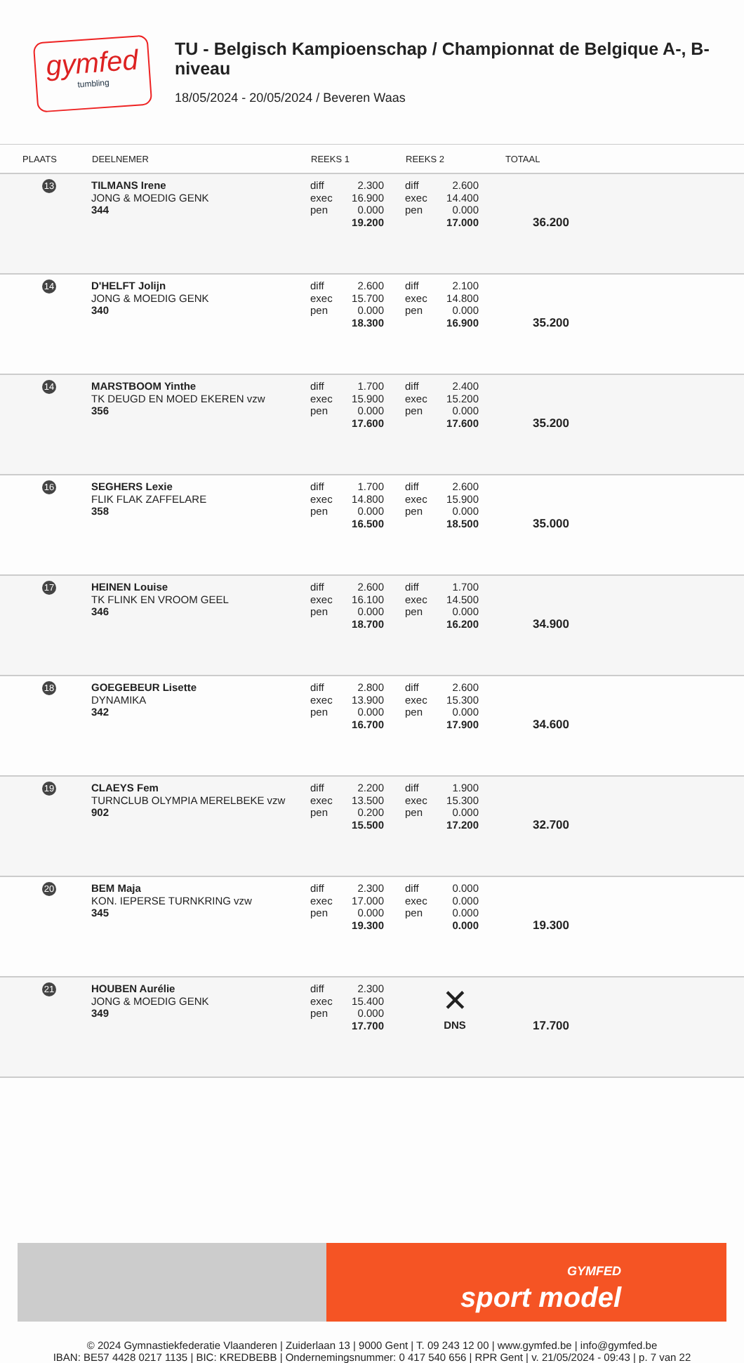gymfed
tumbling
TU - Belgisch Kampioenschap / Championnat de Belgique A-, B-niveau
18/05/2024 - 20/05/2024 / Beveren Waas
| PLAATS | DEELNEMER | REEKS 1 | REEKS 2 | TOTAAL | |
| --- | --- | --- | --- | --- | --- |
| 13 | TILMANS Irene JONG & MOEDIG GENK 344 | diff exec pen 2.300 16.900 0.000 19.200 | diff exec pen 2.600 14.400 0.000 17.000 | 36.200 | |
| 14 | D'HELFT Jolijn JONG & MOEDIG GENK 340 | diff exec pen 2.600 15.700 0.000 18.300 | diff exec pen 2.100 14.800 0.000 16.900 | 35.200 | |
| 14 | MARSTBOOM Yinthe TK DEUGD EN MOED EKEREN vzw 356 | diff exec pen 1.700 15.900 0.000 17.600 | diff exec pen 2.400 15.200 0.000 17.600 | 35.200 | |
| 16 | SEGHERS Lexie FLIK FLAK ZAFFELARE 358 | diff exec pen 1.700 14.800 0.000 16.500 | diff exec pen 2.600 15.900 0.000 18.500 | 35.000 | |
| 17 | HEINEN Louise TK FLINK EN VROOM GEEL 346 | diff exec pen 2.600 16.100 0.000 18.700 | diff exec pen 1.700 14.500 0.000 16.200 | 34.900 | |
| 18 | GOEGEBEUR Lisette DYNAMIKA 342 | diff exec pen 2.800 13.900 0.000 16.700 | diff exec pen 2.600 15.300 0.000 17.900 | 34.600 | |
| 19 | CLAEYS Fem TURNCLUB OLYMPIA MERELBEKE vzw 902 | diff exec pen 2.200 13.500 0.200 15.500 | diff exec pen 1.900 15.300 0.000 17.200 | 32.700 | |
| 20 | BEM Maja KON. IEPERSE TURNKRING vzw 345 | diff exec pen 2.300 17.000 0.000 19.300 | diff exec pen 0.000 0.000 0.000 0.000 | 19.300 | |
| 21 | HOUBEN Aurélie JONG & MOEDIG GENK 349 | diff exec pen 2.300 15.400 0.000 17.700 | ✕ DNS | 17.700 | |
GYMFED
sport model
© 2024 Gymnastiekfederatie Vlaanderen | Zuiderlaan 13 | 9000 Gent | T. 09 243 12 00 | www.gymfed.be | info@gymfed.be
IBAN: BE57 4428 0217 1135 | BIC: KREDBEBB | Ondernemingsnummer: 0 417 540 656 | RPR Gent | v. 21/05/2024 - 09:43 | p. 7 van 22